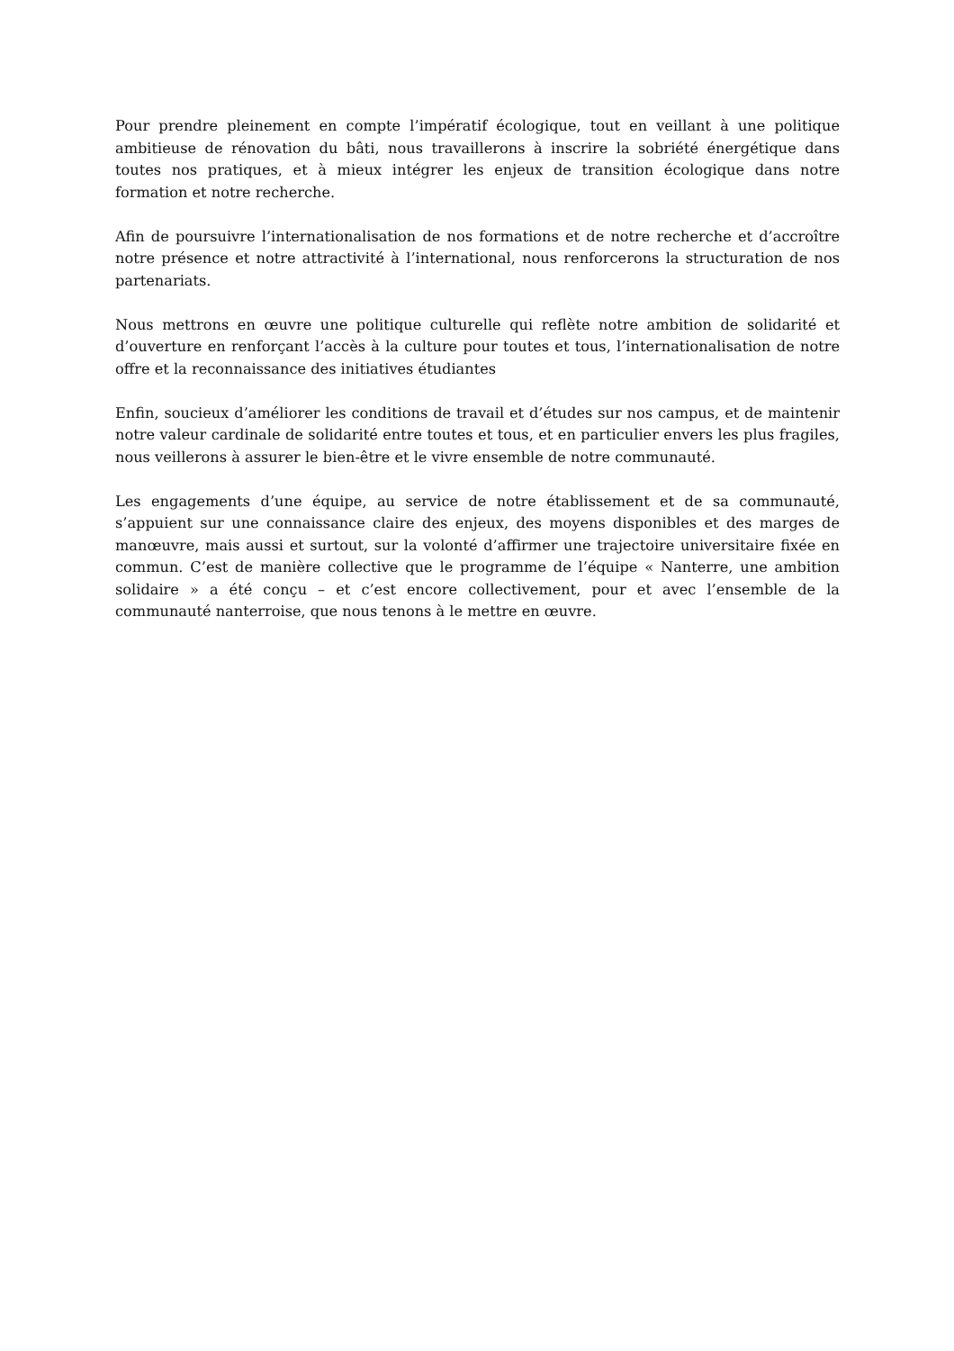Pour prendre pleinement en compte l’impératif écologique, tout en veillant à une politique ambitieuse de rénovation du bâti, nous travaillerons à inscrire la sobriété énergétique dans toutes nos pratiques, et à mieux intégrer les enjeux de transition écologique dans notre formation et notre recherche.
Afin de poursuivre l’internationalisation de nos formations et de notre recherche et d’accroître notre présence et notre attractivité à l’international, nous renforcerons la structuration de nos partenariats.
Nous mettrons en œuvre une politique culturelle qui reflète notre ambition de solidarité et d’ouverture en renforçant l’accès à la culture pour toutes et tous, l’internationalisation de notre offre et la reconnaissance des initiatives étudiantes
Enfin, soucieux d’améliorer les conditions de travail et d’études sur nos campus, et de maintenir notre valeur cardinale de solidarité entre toutes et tous, et en particulier envers les plus fragiles, nous veillerons à assurer le bien-être et le vivre ensemble de notre communauté.
Les engagements d’une équipe, au service de notre établissement et de sa communauté, s’appuient sur une connaissance claire des enjeux, des moyens disponibles et des marges de manœuvre, mais aussi et surtout, sur la volonté d’affirmer une trajectoire universitaire fixée en commun. C’est de manière collective que le programme de l’équipe « Nanterre, une ambition solidaire » a été conçu – et c’est encore collectivement, pour et avec l’ensemble de la communauté nanterroise, que nous tenons à le mettre en œuvre.